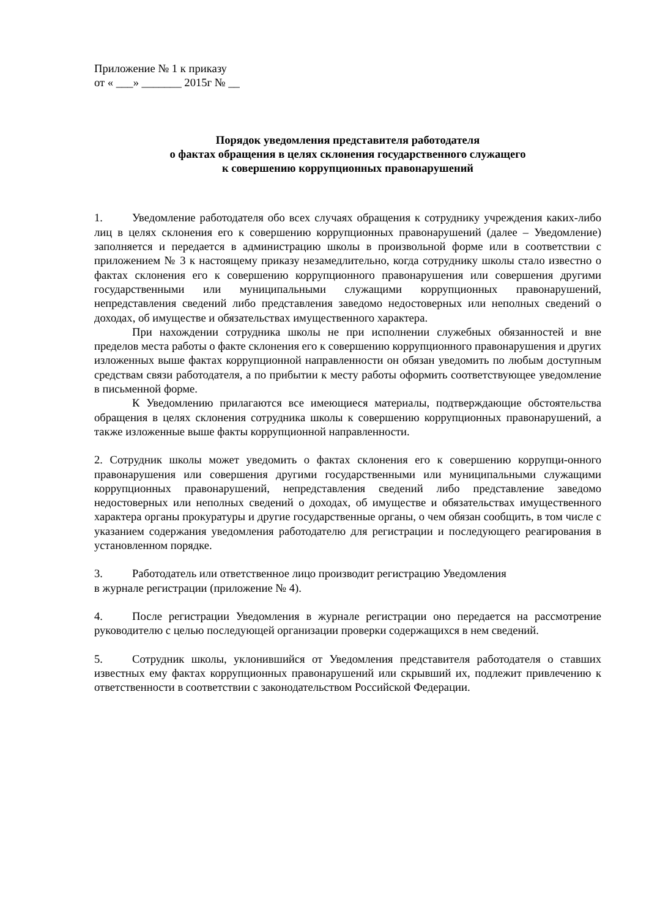Приложение № 1 к приказу
от « ___» _______ 2015г № __
Порядок уведомления представителя работодателя
о фактах обращения в целях склонения государственного служащего
к совершению коррупционных правонарушений
1. Уведомление работодателя обо всех случаях обращения к сотруднику учреждения каких-либо лиц в целях склонения его к совершению коррупционных правонарушений (далее – Уведомление) заполняется и передается в администрацию школы в произвольной форме или в соответствии с приложением № 3 к настоящему приказу незамедлительно, когда сотруднику школы стало известно о фактах склонения его к совершению коррупционного правонарушения или совершения другими государственными или муниципальными служащими коррупционных правонарушений, непредставления сведений либо представления заведомо недостоверных или неполных сведений о доходах, об имуществе и обязательствах имущественного характера.
При нахождении сотрудника школы не при исполнении служебных обязанностей и вне пределов места работы о факте склонения его к совершению коррупционного правонарушения и других изложенных выше фактах коррупционной направленности он обязан уведомить по любым доступным средствам связи работодателя, а по прибытии к месту работы оформить соответствующее уведомление в письменной форме.
К Уведомлению прилагаются все имеющиеся материалы, подтверждающие обстоятельства обращения в целях склонения сотрудника школы к совершению коррупционных правонарушений, а также изложенные выше факты коррупционной направленности.
2. Сотрудник школы может уведомить о фактах склонения его к совершению коррупци-онного правонарушения или совершения другими государственными или муниципальными служащими коррупционных правонарушений, непредставления сведений либо представление заведомо недостоверных или неполных сведений о доходах, об имуществе и обязательствах имущественного характера органы прокуратуры и другие государственные органы, о чем обязан сообщить, в том числе с указанием содержания уведомления работодателю для регистрации и последующего реагирования в установленном порядке.
3. Работодатель или ответственное лицо производит регистрацию Уведомления
в журнале регистрации (приложение № 4).
4. После регистрации Уведомления в журнале регистрации оно передается на рассмотрение руководителю с целью последующей организации проверки содержащихся в нем сведений.
5. Сотрудник школы, уклонившийся от Уведомления представителя работодателя о ставших известных ему фактах коррупционных правонарушений или скрывший их, подлежит привлечению к ответственности в соответствии с законодательством Российской Федерации.